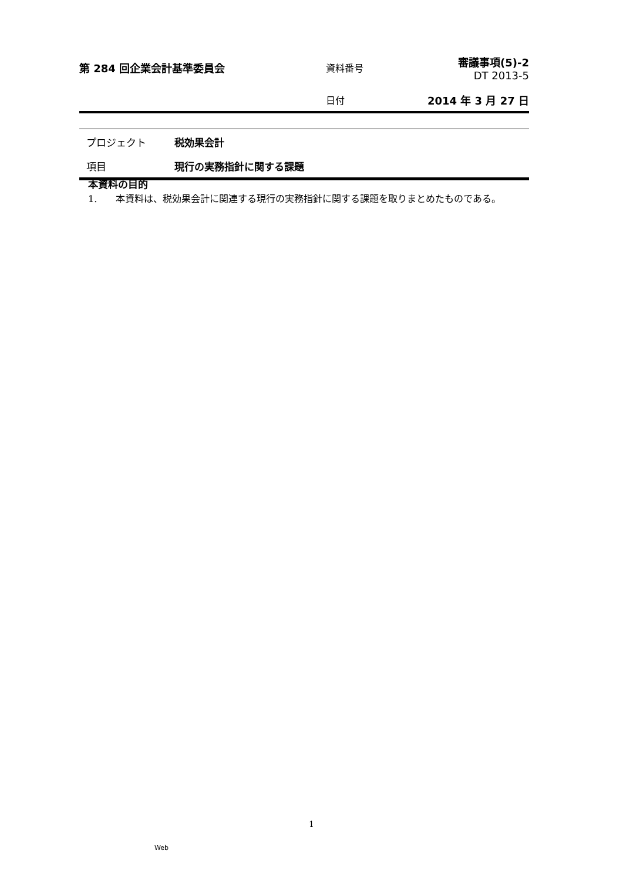第 284 回企業会計基準委員会 資料番号
審議事項(5)-2
DT 2013-5
日付 2014 年 3 月 27 日
プロジェクト 税効果会計
項目 現行の実務指針に関する課題
本資料の目的
1.　　本資料は、税効果会計に関連する現行の実務指針に関する課題を取りまとめたものである。
1
Web